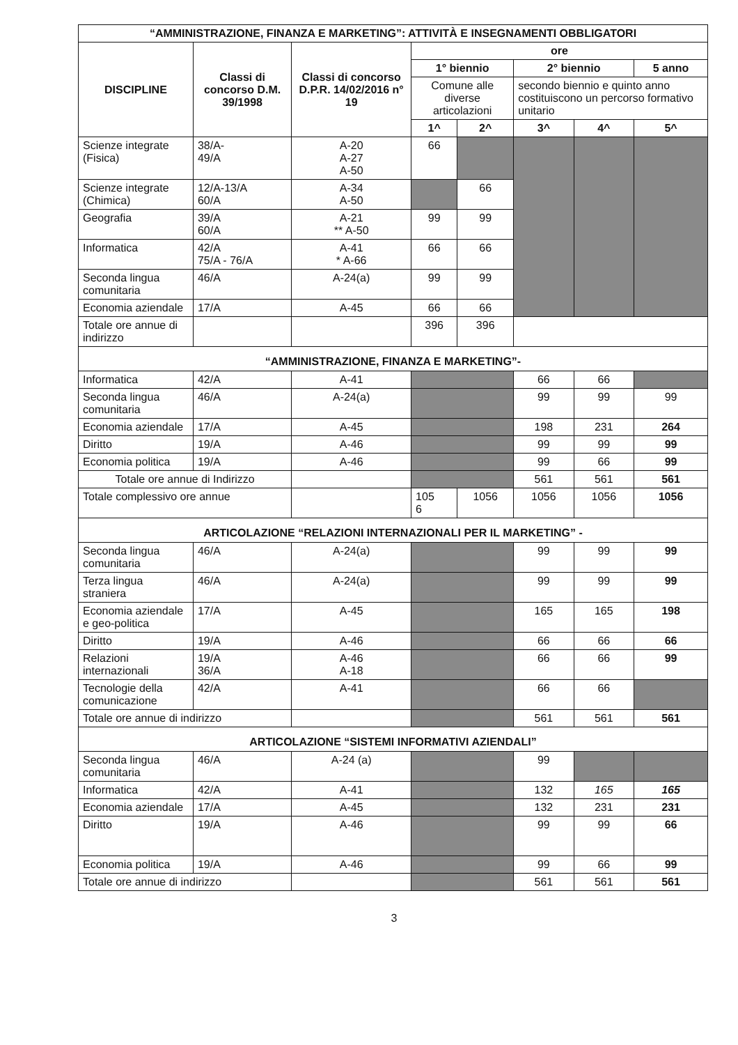| “AMMINISTRAZIONE, FINANZA E MARKETING”: ATTIVITÀ E INSEGNAMENTI OBBLIGATORI | | | | | | | |
| --- | --- | --- | --- | --- | --- | --- | --- |
| DISCIPLINE | Classi di concorso D.M. 39/1998 | Classi di concorso D.P.R. 14/02/2016 n° 19 | ore | | | | |
| | | | 1° biennio | | 2° biennio | | 5 anno |
| | | | Comune alle diverse articolazioni | | secondo biennio e quinto anno costituiscono un percorso formativo unitario | | |
| | | | 1^ | 2^ | 3^ | 4^ | 5^ |
| Scienze integrate (Fisica) | 38/A- 49/A | A-20 A-27 A-50 | 66 | | | | |
| Scienze integrate (Chimica) | 12/A-13/A 60/A | A-34 A-50 | | 66 | | | |
| Geografia | 39/A 60/A | A-21 ** A-50 | 99 | 99 | | | |
| Informatica | 42/A 75/A - 76/A | A-41 * A-66 | 66 | 66 | | | |
| Seconda lingua comunitaria | 46/A | A-24(a) | 99 | 99 | | | |
| Economia aziendale | 17/A | A-45 | 66 | 66 | | | |
| Totale ore annue di indirizzo | | | 396 | 396 | | | |
| “AMMINISTRAZIONE, FINANZA E MARKETING”- | | | | | | | |
| Informatica | 42/A | A-41 | | | 66 | 66 | |
| Seconda lingua comunitaria | 46/A | A-24(a) | | | 99 | 99 | 99 |
| Economia aziendale | 17/A | A-45 | | | 198 | 231 | 264 |
| Diritto | 19/A | A-46 | | | 99 | 99 | 99 |
| Economia politica | 19/A | A-46 | | | 99 | 66 | 99 |
| Totale ore annue di Indirizzo | | | | | 561 | 561 | 561 |
| Totale complessivo ore annue | | | 105 6 | 1056 | 1056 | 1056 | 1056 |
| ARTICOLAZIONE “RELAZIONI INTERNAZIONALI PER IL MARKETING” - | | | | | | | |
| Seconda lingua comunitaria | 46/A | A-24(a) | | | 99 | 99 | 99 |
| Terza lingua straniera | 46/A | A-24(a) | | | 99 | 99 | 99 |
| Economia aziendale e geo-politica | 17/A | A-45 | | | 165 | 165 | 198 |
| Diritto | 19/A | A-46 | | | 66 | 66 | 66 |
| Relazioni internazionali | 19/A 36/A | A-46 A-18 | | | 66 | 66 | 99 |
| Tecnologie della comunicazione | 42/A | A-41 | | | 66 | 66 | |
| Totale ore annue di indirizzo | | | | | 561 | 561 | 561 |
| ARTICOLAZIONE “SISTEMI INFORMATIVI AZIENDALI” | | | | | | | |
| Seconda lingua comunitaria | 46/A | A-24 (a) | | | 99 | | |
| Informatica | 42/A | A-41 | | | 132 | 165 | 165 |
| Economia aziendale | 17/A | A-45 | | | 132 | 231 | 231 |
| Diritto | 19/A | A-46 | | | 99 | 99 | 66 |
| Economia politica | 19/A | A-46 | | | 99 | 66 | 99 |
| Totale ore annue di indirizzo | | | | | 561 | 561 | 561 |
3